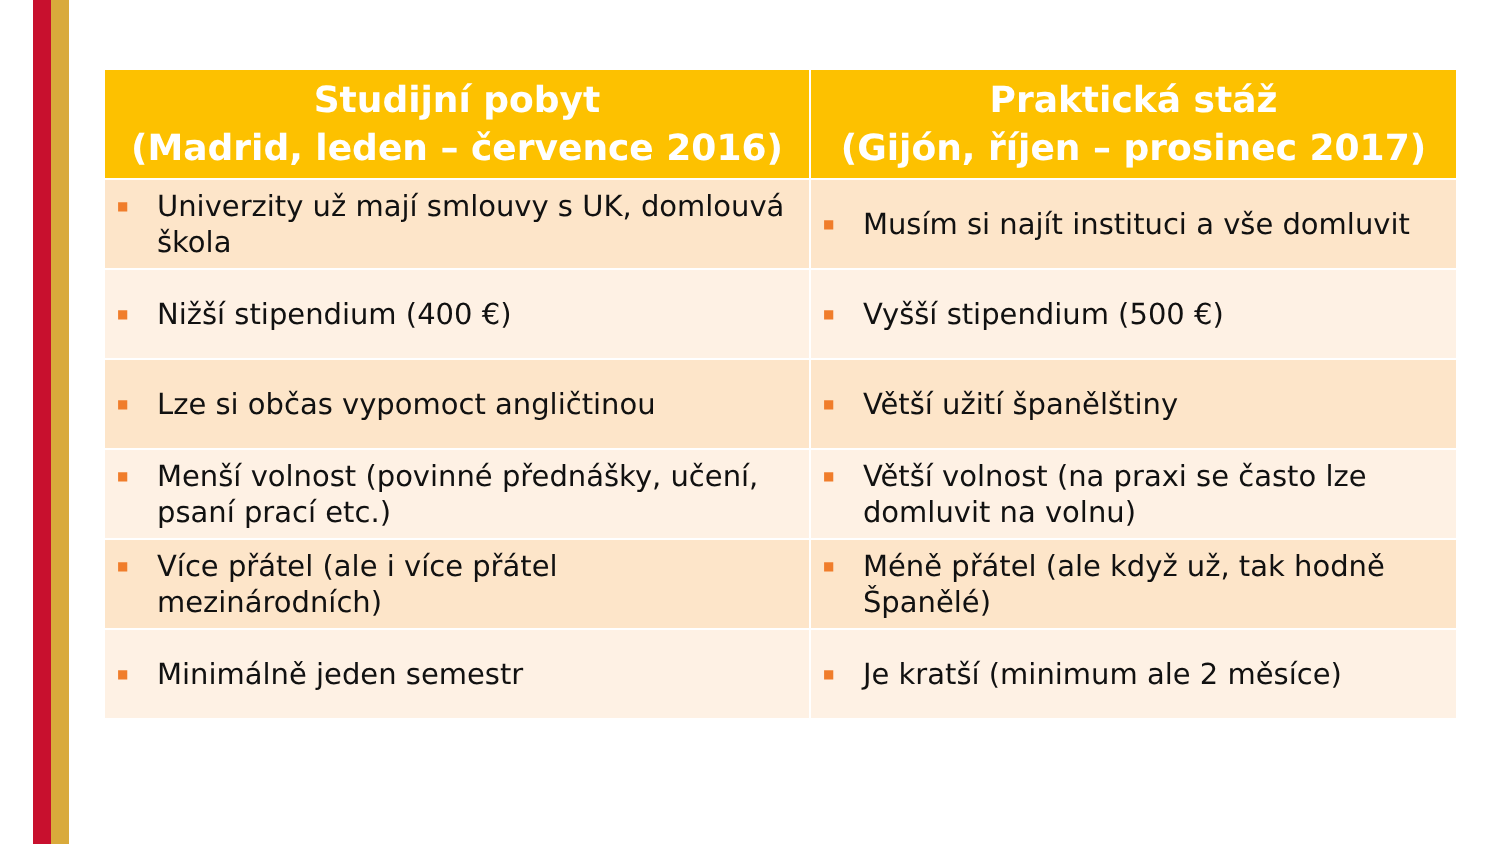| Studijní pobyt (Madrid, leden – července 2016) | Praktická stáž (Gijón, říjen – prosinec 2017) |
| --- | --- |
| ■ Univerzity už mají smlouvy s UK, domlouvá škola | ■ Musím si najít instituci a vše domluvit |
| ■ Nižší stipendium (400 €) | ■ Vyšší stipendium (500 €) |
| ■ Lze si občas vypomoct angličtinou | ■ Větší užití španělštiny |
| ■ Menší volnost (povinné přednášky, učení, psaní prací etc.) | ■ Větší volnost (na praxi se často lze domluvit na volnu) |
| ■ Více přátel (ale i více přátel mezinárodních) | ■ Méně přátel (ale když už, tak hodně Španělé) |
| ■ Minimálně jeden semestr | ■ Je kratší (minimum ale 2 měsíce) |